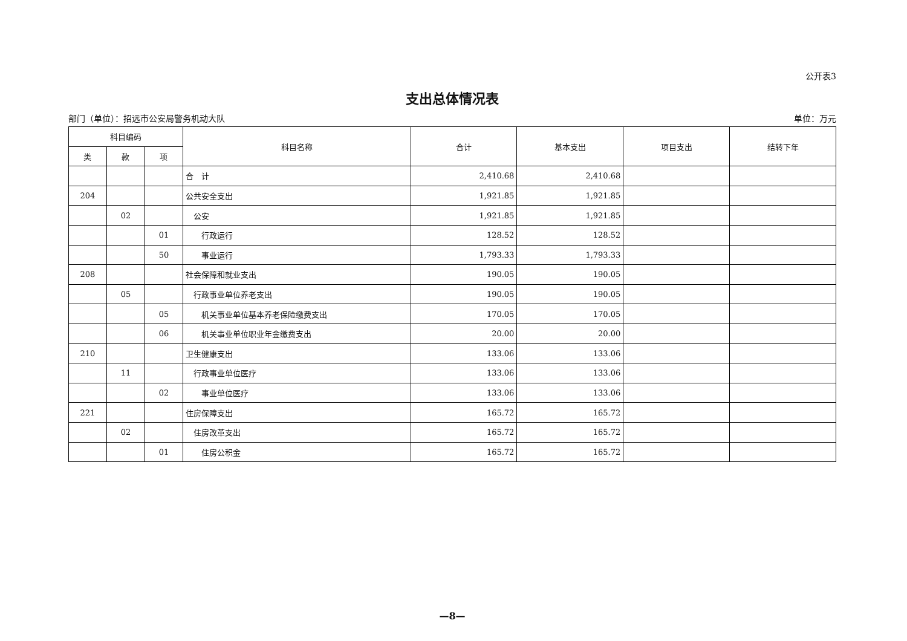公开表3
支出总体情况表
部门（单位）：招远市公安局警务机动大队 单位：万元
| 科目编码 | | | 科目名称 | 合计 | 基本支出 | 项目支出 | 结转下年 |
| --- | --- | --- | --- | --- | --- | --- | --- |
| 类 | 款 | 项 | | | | | |
| | | | 合 计 | 2,410.68 | 2,410.68 | | |
| 204 | | | 公共安全支出 | 1,921.85 | 1,921.85 | | |
| | 02 | | 公安 | 1,921.85 | 1,921.85 | | |
| | | 01 | 行政运行 | 128.52 | 128.52 | | |
| | | 50 | 事业运行 | 1,793.33 | 1,793.33 | | |
| 208 | | | 社会保障和就业支出 | 190.05 | 190.05 | | |
| | 05 | | 行政事业单位养老支出 | 190.05 | 190.05 | | |
| | | 05 | 机关事业单位基本养老保险缴费支出 | 170.05 | 170.05 | | |
| | | 06 | 机关事业单位职业年金缴费支出 | 20.00 | 20.00 | | |
| 210 | | | 卫生健康支出 | 133.06 | 133.06 | | |
| | 11 | | 行政事业单位医疗 | 133.06 | 133.06 | | |
| | | 02 | 事业单位医疗 | 133.06 | 133.06 | | |
| 221 | | | 住房保障支出 | 165.72 | 165.72 | | |
| | 02 | | 住房改革支出 | 165.72 | 165.72 | | |
| | | 01 | 住房公积金 | 165.72 | 165.72 | | |
—8—